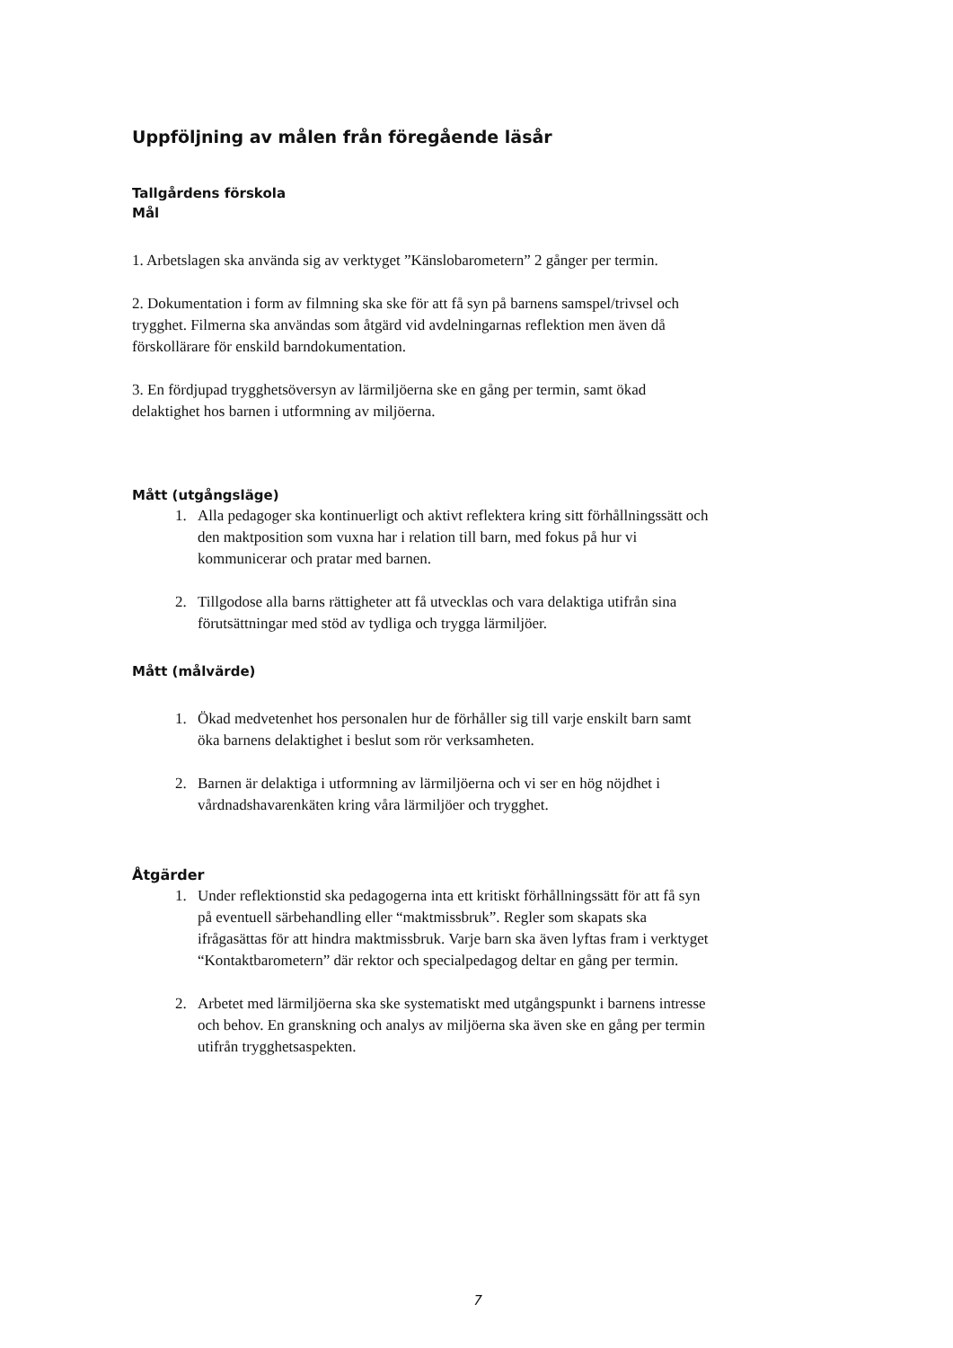Uppföljning av målen från föregående läsår
Tallgårdens förskola
Mål
1. Arbetslagen ska använda sig av verktyget ”Känslobarometern” 2 gånger per termin.
2. Dokumentation i form av filmning ska ske för att få syn på barnens samspel/trivsel och trygghet. Filmerna ska användas som åtgärd vid avdelningarnas reflektion men även då förskollärare för enskild barndokumentation.
3. En fördjupad trygghetsöversyn av lärmiljöerna ske en gång per termin, samt ökad delaktighet hos barnen i utformning av miljöerna.
Mått (utgångsläge)
1. Alla pedagoger ska kontinuerligt och aktivt reflektera kring sitt förhållningssätt och den maktposition som vuxna har i relation till barn, med fokus på hur vi kommunicerar och pratar med barnen.
2. Tillgodose alla barns rättigheter att få utvecklas och vara delaktiga utifrån sina förutsättningar med stöd av tydliga och trygga lärmiljöer.
Mått (målvärde)
1. Ökad medvetenhet hos personalen hur de förhåller sig till varje enskilt barn samt öka barnens delaktighet i beslut som rör verksamheten.
2. Barnen är delaktiga i utformning av lärmiljöerna och vi ser en hög nöjdhet i vårdnadshavarenkäten kring våra lärmiljöer och trygghet.
Åtgärder
1. Under reflektionstid ska pedagogerna inta ett kritiskt förhållningssätt för att få syn på eventuell särbehandling eller “maktmissbruk”. Regler som skapats ska ifrågasättas för att hindra maktmissbruk. Varje barn ska även lyftas fram i verktyget “Kontaktbarometern” där rektor och specialpedagog deltar en gång per termin.
2. Arbetet med lärmiljöerna ska ske systematiskt med utgångspunkt i barnens intresse och behov. En granskning och analys av miljöerna ska även ske en gång per termin utifrån trygghetsaspekten.
7